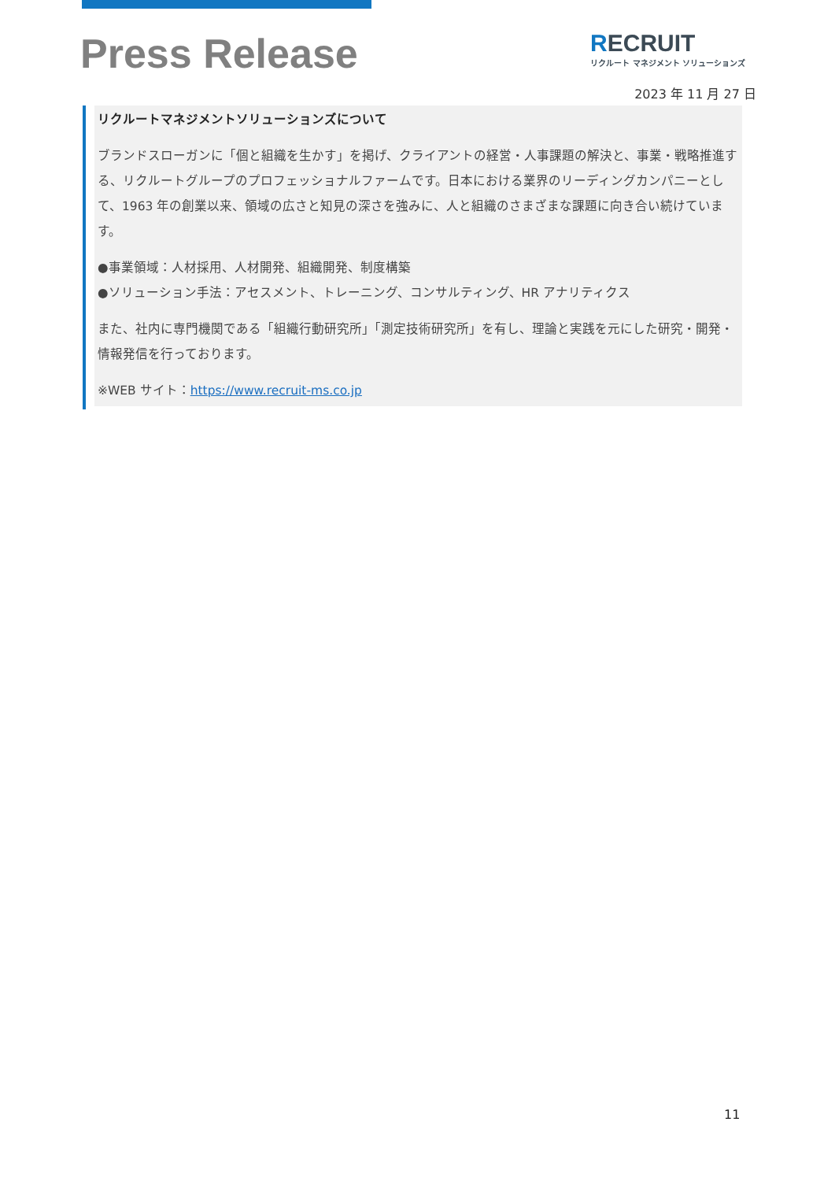Press Release
RECRUIT
リクルート マネジメント ソリューションズ
2023 年 11 月 27 日
リクルートマネジメントソリューションズについて
ブランドスローガンに「個と組織を生かす」を掲げ、クライアントの経営・人事課題の解決と、事業・戦略推進する、リクルートグループのプロフェッショナルファームです。日本における業界のリーディングカンパニーとして、1963 年の創業以来、領域の広さと知見の深さを強みに、人と組織のさまざまな課題に向き合い続けています。
●事業領域：人材採用、人材開発、組織開発、制度構築
●ソリューション手法：アセスメント、トレーニング、コンサルティング、HR アナリティクス
また、社内に専門機関である「組織行動研究所」「測定技術研究所」を有し、理論と実践を元にした研究・開発・情報発信を行っております。
※WEB サイト：https://www.recruit-ms.co.jp
11